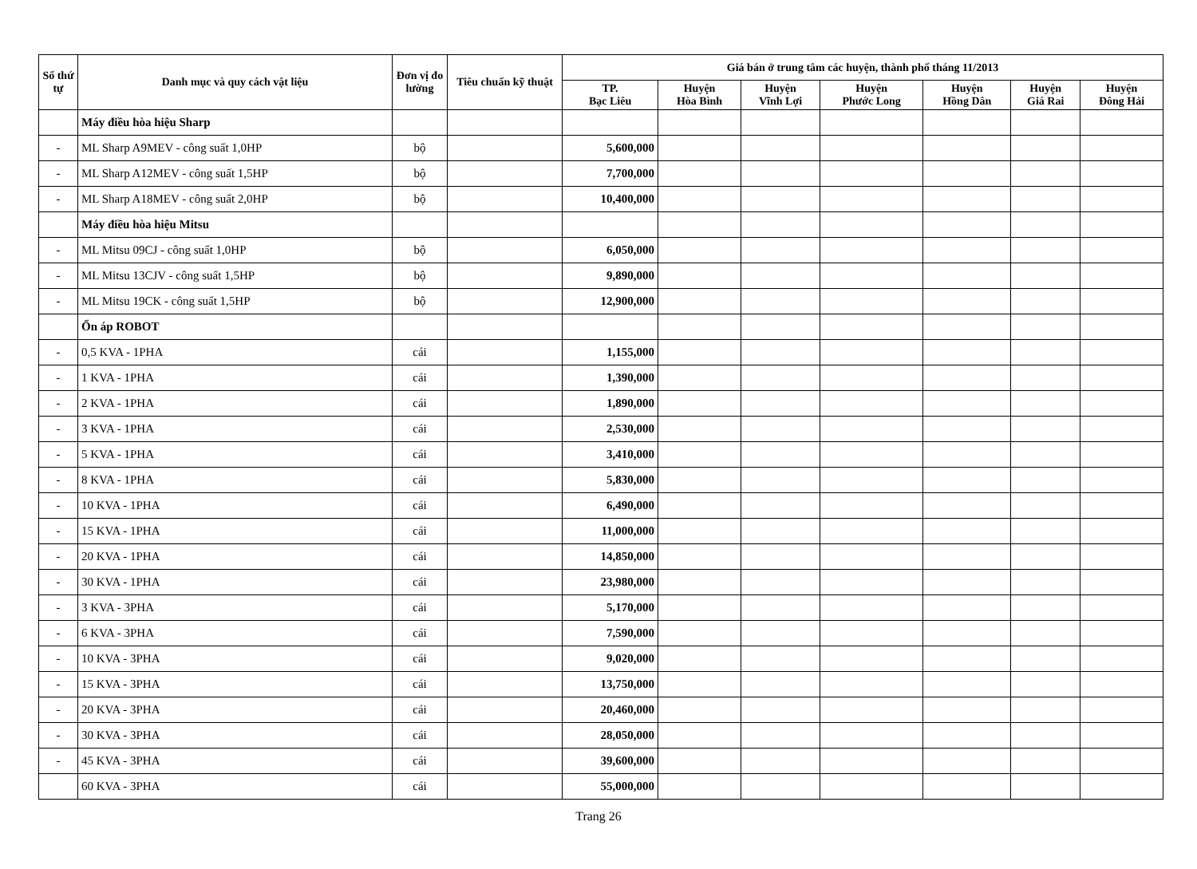| Số thứ tự | Danh mục và quy cách vật liệu | Đơn vị đo lường | Tiêu chuẩn kỹ thuật | Giá bán ở trung tâm các huyện, thành phố tháng 11/2013 | | | | | | |
| --- | --- | --- | --- | --- | --- | --- | --- | --- | --- | --- |
| | | | | TP. Bạc Liêu | Huyện Hòa Bình | Huyện Vĩnh Lợi | Huyện Phước Long | Huyện Hồng Dân | Huyện Giá Rai | Huyện Đông Hải |
| | Máy điều hòa hiệu Sharp | | | | | | | | | |
| - | ML Sharp A9MEV - công suất 1,0HP | bộ | | 5,600,000 | | | | | | |
| - | ML Sharp A12MEV - công suất 1,5HP | bộ | | 7,700,000 | | | | | | |
| - | ML Sharp A18MEV - công suất 2,0HP | bộ | | 10,400,000 | | | | | | |
| | Máy điều hòa hiệu Mitsu | | | | | | | | | |
| - | ML Mitsu 09CJ - công suất 1,0HP | bộ | | 6,050,000 | | | | | | |
| - | ML Mitsu 13CJV - công suất 1,5HP | bộ | | 9,890,000 | | | | | | |
| - | ML Mitsu 19CK - công suất 1,5HP | bộ | | 12,900,000 | | | | | | |
| | Ổn áp ROBOT | | | | | | | | | |
| - | 0,5 KVA - 1PHA | cái | | 1,155,000 | | | | | | |
| - | 1 KVA - 1PHA | cái | | 1,390,000 | | | | | | |
| - | 2 KVA - 1PHA | cái | | 1,890,000 | | | | | | |
| - | 3 KVA - 1PHA | cái | | 2,530,000 | | | | | | |
| - | 5 KVA - 1PHA | cái | | 3,410,000 | | | | | | |
| - | 8 KVA - 1PHA | cái | | 5,830,000 | | | | | | |
| - | 10 KVA - 1PHA | cái | | 6,490,000 | | | | | | |
| - | 15 KVA - 1PHA | cái | | 11,000,000 | | | | | | |
| - | 20 KVA - 1PHA | cái | | 14,850,000 | | | | | | |
| - | 30 KVA - 1PHA | cái | | 23,980,000 | | | | | | |
| - | 3 KVA - 3PHA | cái | | 5,170,000 | | | | | | |
| - | 6 KVA - 3PHA | cái | | 7,590,000 | | | | | | |
| - | 10 KVA - 3PHA | cái | | 9,020,000 | | | | | | |
| - | 15 KVA - 3PHA | cái | | 13,750,000 | | | | | | |
| - | 20 KVA - 3PHA | cái | | 20,460,000 | | | | | | |
| - | 30 KVA - 3PHA | cái | | 28,050,000 | | | | | | |
| - | 45 KVA - 3PHA | cái | | 39,600,000 | | | | | | |
| | 60 KVA - 3PHA | cái | | 55,000,000 | | | | | | |
Trang 26